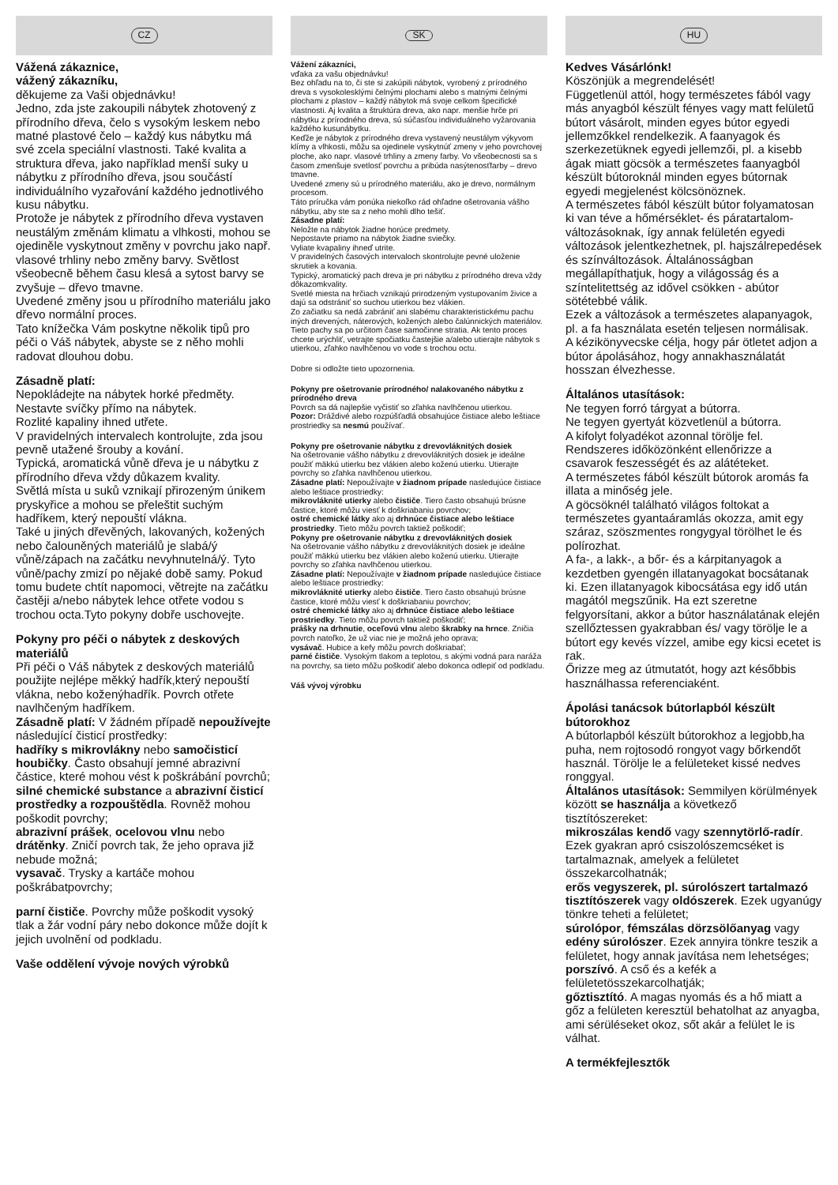CZ
Vážená zákaznice,
vážený zákazníku,
děkujeme za Vaši objednávku!
Jedno, zda jste zakoupili nábytek zhotovený z přírodního dřeva, čelo s vysokým leskem nebo matné plastové čelo – každý kus nábytku má své zcela speciální vlastnosti. Také kvalita a struktura dřeva, jako například menší suky u nábytku z přírodního dřeva, jsou součástí individuálního vyzařování každého jednotlivého kusu nábytku.
Protože je nábytek z přírodního dřeva vystaven neustálým změnám klimatu a vlhkosti, mohou se ojediněle vyskytnout změny v povrchu jako např. vlasové trhliny nebo změny barvy. Světlost všeobecně během času klesá a sytost barvy se zvyšuje – dřevo tmavne.
Uvedené změny jsou u přírodního materiálu jako dřevo normální proces.
Tato knížečka Vám poskytne několik tipů pro péči o Váš nábytek, abyste se z něho mohli radovat dlouhou dobu.
Zásadně platí:
Nepokládejte na nábytek horké předměty.
Nestavte svíčky přímo na nábytek.
Rozlité kapaliny ihned utřete.
V pravidelných intervalech kontrolujte, zda jsou pevně utažené šrouby a kování.
Typická, aromatická vůně dřeva je u nábytku z přírodního dřeva vždy důkazem kvality.
Světlá místa u suků vznikají přirozeným únikem pryskyřice a mohou se přeleštit suchým hadříkem, který nepouští vlákna.
Také u jiných dřevěných, lakovaných, kožených nebo čalouněných materiálů je slabá/ý vůně/zápach na začátku nevyhnutelná/ý. Tyto vůně/pachy zmizí po nějaké době samy. Pokud tomu budete chtít napomoci, větrejte na začátku častěji a/nebo nábytek lehce otřete vodou s trochou octa.Tyto pokyny dobře uschovejte.
Pokyny pro péči o nábytek z deskových materiálů
Při péči o Váš nábytek z deskových materiálů použijte nejlépe měkký hadřík,který nepouští vlákna, nebo koženýhadřík. Povrch otřete navlhčeným hadříkem.
Zásadně platí: V žádném případě nepoužívejte
následující čisticí prostředky:
hadříky s mikrovlákny nebo samočisticí houbičky. Často obsahují jemné abrazivní částice, které mohou vést k poškrábání povrchů;
silné chemické substance a abrazivní čisticí prostředky a rozpouštědla. Rovněž mohou poškodit povrchy;
abrazivní prášek, ocelovou vlnu nebo drátěnky. Zničí povrch tak, že jeho oprava již nebude možná;
vysavač. Trysky a kartáče mohou poškrábatpovrchy;
parní čističe. Povrchy může poškodit vysoký tlak a žár vodní páry nebo dokonce může dojít k jejich uvolnění od podkladu.
Vaše oddělení vývoje nových výrobků
SK
Vážení zákazníci,
vďaka za vašu objednávku!
Bez ohľadu na to, či ste si zakúpili nábytok, vyrobený z prírodného dreva s vysokolesklými čelnými plochami alebo s matnými čelnými plochami z plastov – každý nábytok má svoje celkom špecifické vlastnosti. Aj kvalita a štruktúra dreva, ako napr. menšie hrče pri nábytku z prírodného dreva, sú súčasťou individuálneho vyžarovania každého kusunábytku.
Keďže je nábytok z prírodného dreva vystavený neustálym výkyvom klímy a vlhkosti, môžu sa ojedinele vyskytnúť zmeny v jeho povrchovej ploche, ako napr. vlasové trhliny a zmeny farby. Vo všeobecnosti sa s časom zmenšuje svetlosť povrchu a pribúda nasýtenosťfarby – drevo tmavne.
Uvedené zmeny sú u prírodného materiálu, ako je drevo, normálnym procesom.
Táto príručka vám ponúka niekoľko rád ohľadne ošetrovania vášho nábytku, aby ste sa z neho mohli dlho tešiť.
Zásadne platí:
Neložte na nábytok žiadne horúce predmety.
Nepostavte priamo na nábytok žiadne sviečky.
Vyliate kvapaliny ihneď utrite.
V pravidelných časových intervaloch skontrolujte pevné uloženie skrutiek a kovania.
Typický, aromatický pach dreva je pri nábytku z prírodného dreva vždy dôkazomkvality.
Svetlé miesta na hrčiach vznikajú prirodzeným vystupovaním živice a dajú sa odstrániť so suchou utierkou bez vlákien.
Zo začiatku sa nedá zabrániť ani slabému charakteristickému pachu iných drevených, náterových, kožených alebo čalúnnických materiálov. Tieto pachy sa po určitom čase samočinne stratia. Ak tento proces chcete urýchliť, vetrajte spočiatku častejšie a/alebo utierajte nábytok s utierkou, zľahko navlhčenou vo vode s trochou octu.
Dobre si odložte tieto upozornenia.
Pokyny pre ošetrovanie prírodného/ nalakovaného nábytku z prírodného dreva
Povrch sa dá najlepšie vyčistiť so zľahka navlhčenou utierkou.
Pozor: Dráždivé alebo rozpúšťadlá obsahujúce čistiace alebo leštiace prostriedky sa nesmú používať.
Pokyny pre ošetrovanie nábytku z drevovláknitých dosiek
Na ošetrovanie vášho nábytku z drevovláknitých dosiek je ideálne použiť mäkkú utierku bez vlákien alebo koženú utierku. Utierajte povrchy so zľahka navlhčenou utierkou.
Zásadne platí: Nepoužívajte v žiadnom prípade nasledujúce čistiace alebo leštiace prostriedky:
mikrovláknité utierky alebo čističe. Tiero často obsahujú brúsne častice, ktoré môžu viesť k doškriabaniu povrchov;
ostré chemické látky ako aj drhnúce čistiace alebo leštiace prostriedky. Tieto môžu povrch taktiež poškodiť;
Pokyny pre ošetrovanie nábytku z drevovláknitých dosiek
Na ošetrovanie vášho nábytku z drevovláknitých dosiek je ideálne použiť mäkkú utierku bez vlákien alebo koženú utierku. Utierajte povrchy so zľahka navlhčenou utierkou.
Zásadne platí: Nepoužívajte v žiadnom prípade nasledujúce čistiace alebo leštiace prostriedky:
mikrovláknité utierky alebo čističe. Tiero často obsahujú brúsne častice, ktoré môžu viesť k doškriabaniu povrchov;
ostré chemické látky ako aj drhnúce čistiace alebo leštiace prostriedky. Tieto môžu povrch taktiež poškodiť;
prášky na drhnutie, oceľovú vlnu alebo škrabky na hrnce. Zničia povrch natoľko, že už viac nie je možná jeho oprava;
vysávač. Hubice a kefy môžu povrch doškriabať;
parné čističe. Vysokým tlakom a teplotou, s akými vodná para naráža na povrchy, sa tieto môžu poškodiť alebo dokonca odlepiť od podkladu.
Váš vývoj výrobku
HU
Kedves Vásárlónk!
Köszönjük a megrendelését!
Függetlenül attól, hogy természetes fából vagy más anyagból készült fényes vagy matt felületű bútort vásárolt, minden egyes bútor egyedi jellemzőkkel rendelkezik. A faanyagok és szerkezetüknek egyedi jellemzői, pl. a kisebb ágak miatt göcsök a természetes faanyagból készült bútoroknál minden egyes bútornak egyedi megjelenést kölcsönöznek.
A természetes fából készült bútor folyamatosan ki van téve a hőmérséklet- és páratartalom-változásoknak, így annak felületén egyedi változások jelentkezhetnek, pl. hajszálrepedések és színváltozások. Általánosságban megállapíthatjuk, hogy a világosság és a színtelitettség az idővel csökken - abútor sötétebbé válik.
Ezek a változások a természetes alapanyagok, pl. a fa használata esetén teljesen normálisak.
A kézikönyvecske célja, hogy pár ötletet adjon a bútor ápolásához, hogy annakhasználatát hosszan élvezhesse.
Általános utasítások:
Ne tegyen forró tárgyat a bútorra.
Ne tegyen gyertyát közvetlenül a bútorra.
A kifolyt folyadékot azonnal törölje fel.
Rendszeres időközönként ellenőrizze a csavarok feszességét és az alátéteket.
A természetes fából készült bútorok aromás fa illata a minőség jele.
A göcsöknél található világos foltokat a természetes gyantaáramlás okozza, amit egy száraz, szöszmentes rongygyal törölhet le és polírozhat.
A fa-, a lakk-, a bőr- és a kárpitanyagok a kezdetben gyengén illatanyagokat bocsátanak ki. Ezen illatanyagok kibocsátása egy idő után magától megszűnik. Ha ezt szeretne felgyorsítani, akkor a bútor használatának elején szellőztessen gyakrabban és/ vagy törölje le a bútort egy kevés vízzel, amibe egy kicsi ecetet is rak.
Őrizze meg az útmutatót, hogy azt későbbis használhassa referenciaként.
Ápolási tanácsok bútorlapból készült bútorokhoz
A bútorlapból készült bútorokhoz a legjobb,ha puha, nem rojtosodó rongyot vagy bőrkendőt használ. Törölje le a felületeket kissé nedves ronggyal.
Általános utasítások: Semmilyen körülmények között se használja a következő tisztítószereket:
mikroszálas kendő vagy szennytörlő-radír. Ezek gyakran apró csiszolószemcséket is tartalmaznak, amelyek a felületet összekarcolhatnák;
erős vegyszerek, pl. súrolószert tartalmazó tisztítószerek vagy oldószerek. Ezek ugyanúgy tönkre teheti a felületet;
súrolópor, fémszálas dörzsölőanyag vagy edény súrolószer. Ezek annyira tönkre teszik a felületet, hogy annak javítása nem lehetséges;
porszívó. A cső és a kefék a felületetösszekarcolhatják;
gőztisztító. A magas nyomás és a hő miatt a gőz a felületen keresztül behatolhat az anyagba, ami sérüléseket okoz, sőt akár a felület le is válhat.
A termékfejlesztők